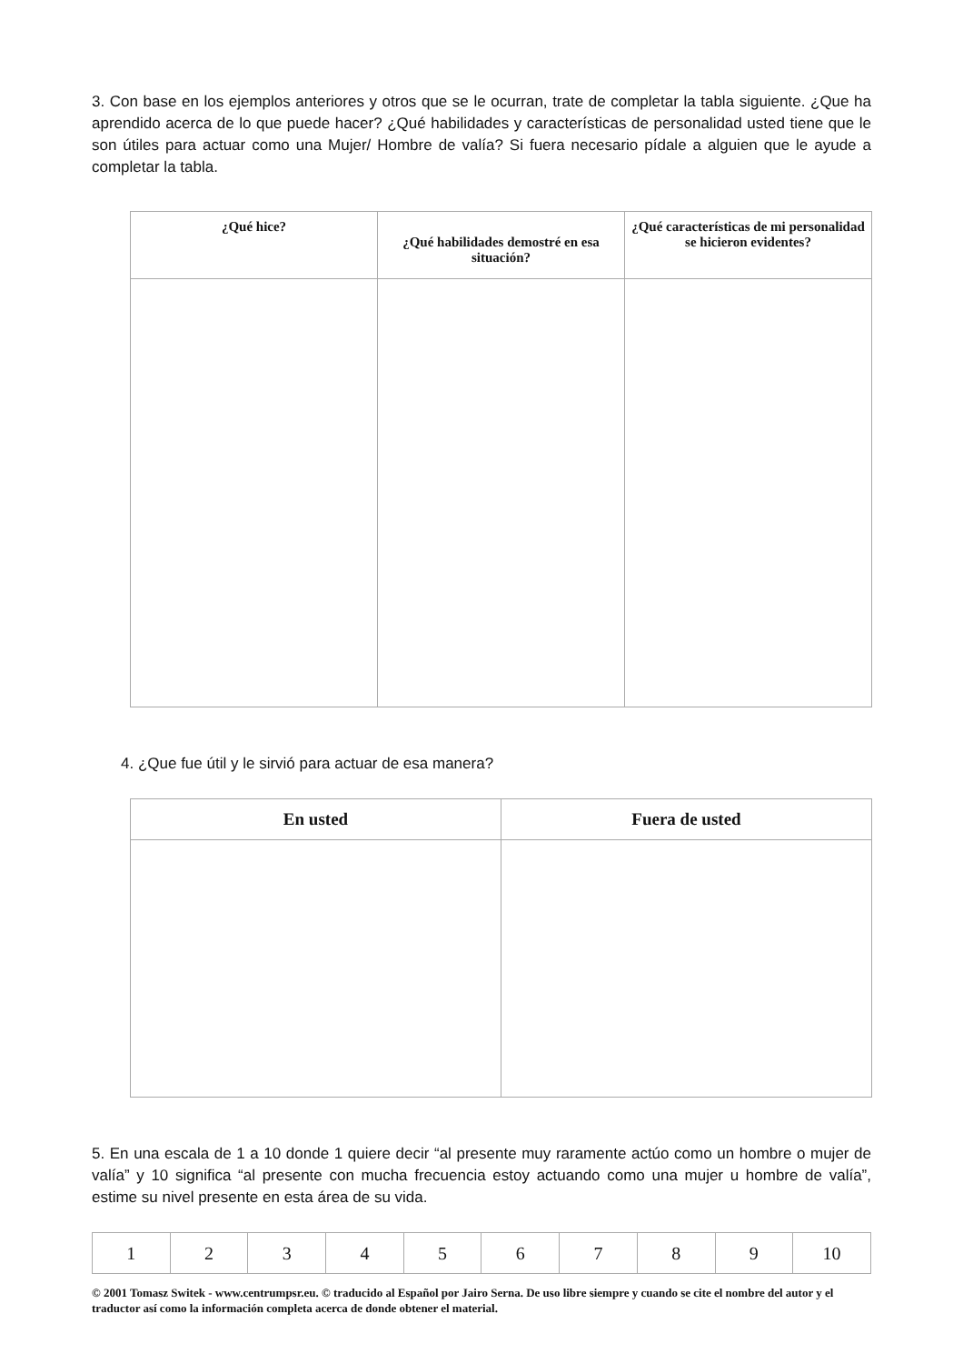3. Con base en los ejemplos anteriores y otros que se le ocurran, trate de completar la tabla siguiente. ¿Que ha aprendido acerca de lo que puede hacer? ¿Qué habilidades y características de personalidad usted tiene que le son útiles para actuar como una Mujer/ Hombre de valía? Si fuera necesario pídale a alguien que le ayude a completar la tabla.
| ¿Qué hice? | ¿Qué habilidades demostré en esa situación? | ¿Qué características de mi personalidad se hicieron evidentes? |
| --- | --- | --- |
4. ¿Que fue útil y le sirvió para actuar de esa manera?
| En usted | Fuera de usted |
| --- | --- |
5. En una escala de 1 a 10 donde 1 quiere decir “al presente muy raramente actúo como un hombre o mujer de valía” y 10 significa “al presente con mucha frecuencia estoy actuando como una mujer u hombre de valía”, estime su nivel presente en esta área de su vida.
| 1 | 2 | 3 | 4 | 5 | 6 | 7 | 8 | 9 | 10 |
© 2001 Tomasz Switek - www.centrumpsr.eu. © traducido al Español por Jairo Serna. De uso libre siempre y cuando se cite el nombre del autor y el traductor así como la información completa acerca de donde obtener el material.